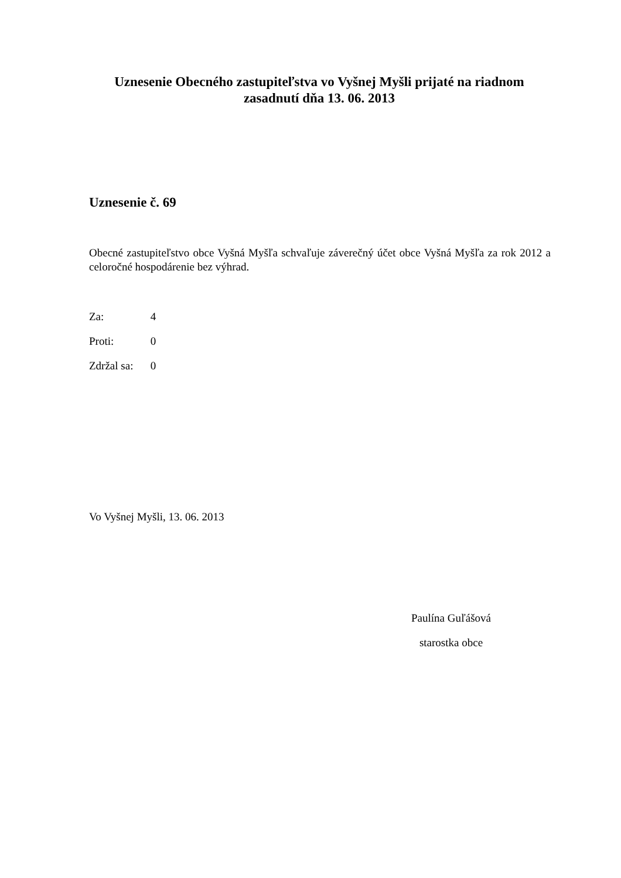Uznesenie Obecného zastupiteľstva vo Vyšnej Myšli prijaté na riadnom zasadnutí dňa 13. 06. 2013
Uznesenie č. 69
Obecné zastupiteľstvo obce Vyšná Myšľa schvaľuje záverečný účet obce Vyšná Myšľa za rok 2012 a celoročné hospodárenie bez výhrad.
Za: 4
Proti: 0
Zdržal sa: 0
Vo Vyšnej Myšli, 13. 06. 2013
Paulína Guľášová
starostka obce